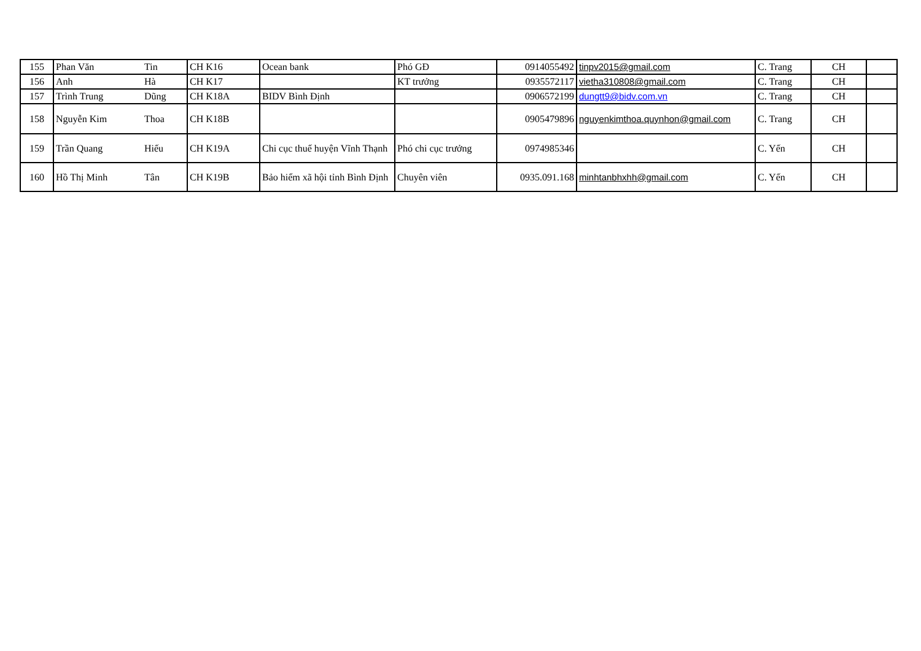| 155 | Phan Văn | Tin | CH K16 | Ocean bank | Phó GĐ | 0914055492 | tinpv2015@gmail.com | C. Trang | CH | |
| 156 | Anh | Hà | CH K17 | | KT trưởng | 0935572117 | vietha310808@gmail.com | C. Trang | CH | |
| 157 | Trình Trung | Dũng | CH K18A | BIDV Bình Định | | 0906572199 | dungtt9@bidv.com.vn | C. Trang | CH | |
| 158 | Nguyễn Kim | Thoa | CH K18B | | | 0905479896 | nguyenkimthoa.quynhon@gmail.com | C. Trang | CH | |
| 159 | Trần Quang | Hiếu | CH K19A | Chi cục thuế huyện Vĩnh Thạnh | Phó chi cục trưởng | 0974985346 | | C. Yến | CH | |
| 160 | Hồ Thị Minh | Tân | CH K19B | Bảo hiểm xã hội tỉnh Bình Định | Chuyên viên | 0935.091.168 | minhtanbhxhh@gmail.com | C. Yến | CH | |